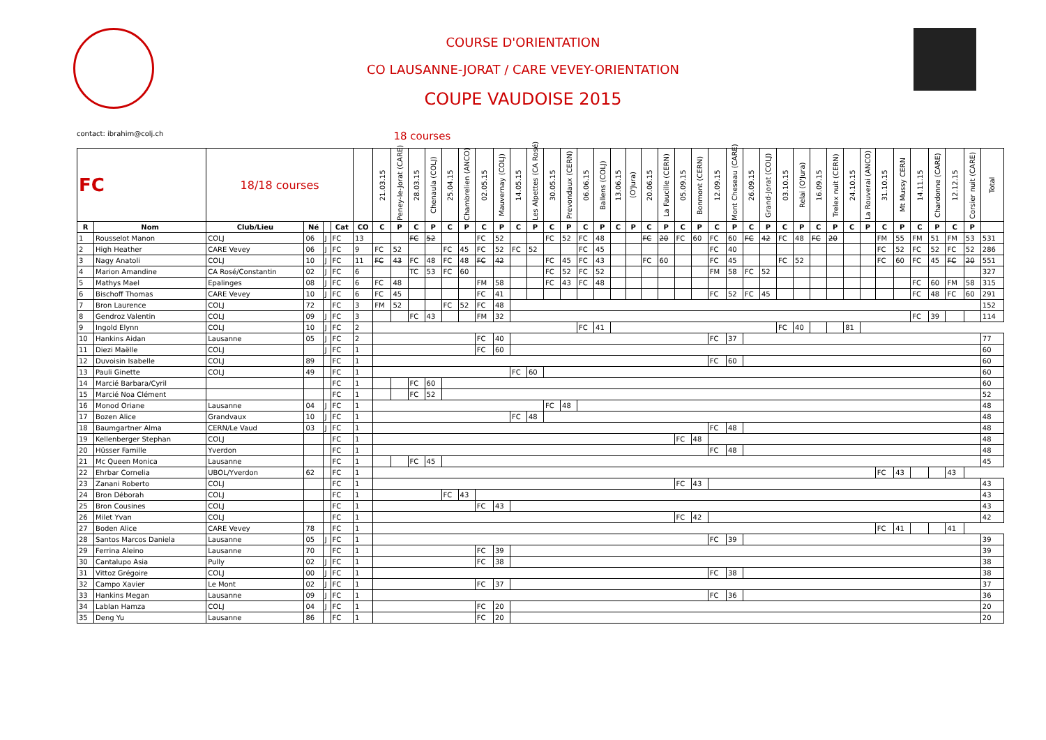COURSE D'ORIENTATION
CO LAUSANNE-JORAT / CARE VEVEY-ORIENTATION
COUPE VAUDOISE 2015
contact: ibrahim@colj.ch 18 courses
| FC | | 18/18 courses | | | | | 21.03.15 | Peney-le-Jorat (CARE) | 28.03.15 | Chenaula (COLJ) | 25.04.15 | Chambrelien (ANCO) | 02.05.15 | Mauvernay (COLJ) | 14.05.15 | Les Alpettes (CA Rosé) | 30.05.15 | Prevondaux (CERN) | 06.06.15 | Ballens (COLJ) | 13.06.15 | (O'Jura) | 20.06.15 | La Faucille (CERN) | 05.09.15 | Bonmont (CERN) | 12.09.15 | Mont Cheseau (CARE) | 26.09.15 | Grand-Jorat (COLJ) | 03.10.15 | Relai (O'Jura) | 16.09.15 | Trelex nuit (CERN) | 24.10.15 | La Rouverai (ANCO) | 31.10.15 | Mt Mussy CERN | 14.11.15 | Chardonne (CARE) | 12.12.15 | Corsier nuit (CARE) | Total |
| --- | --- | --- | --- | --- | --- | --- | --- | --- | --- | --- | --- | --- | --- | --- | --- | --- | --- | --- | --- | --- | --- | --- | --- | --- | --- | --- | --- | --- | --- | --- | --- | --- | --- | --- | --- | --- | --- | --- | --- | --- | --- | --- | --- |
| R | Nom | Club/Lieu | Né | | Cat | CO | C | P | C | P | C | P | C | P | C | P | C | P | C | P | C | P | C | P | C | P | C | P | C | P | C | P | C | P | C | P | C | P | C | P | C | P | |
| 1 | Rousselot Manon | COLJ | 06 | J | FC | 13 | | | FC | 52 | | | FC | 52 | | | FC | 52 | FC | 48 | | | FC | 20 | FC | 60 | FC | 60 | FC | 42 | FC | 48 | FC | 20 | | | FM | 55 | FM | 51 | FM | 53 | 531 |
| 2 | High Heather | CARE Vevey | 06 | J | FC | 9 | FC | 52 | | | FC | 45 | FC | 52 | FC | 52 | | | FC | 45 | | | | | | | FC | 40 | | | | | | | | | FC | 52 | FC | 52 | FC | 52 | 286 |
| 3 | Nagy Anatoli | COLJ | 10 | J | FC | 11 | FC | 43 | FC | 48 | FC | 48 | FC | 42 | | | FC | 45 | FC | 43 | | | FC | 60 | | | FC | 45 | | | FC | 52 | | | | | FC | 60 | FC | 45 | FC | 20 | 551 |
| 4 | Marion Amandine | CA Rosé/Constantin | 02 | J | FC | 6 | | | TC | 53 | FC | 60 | | | | | FC | 52 | FC | 52 | | | | | | | FM | 58 | FC | 52 | | | | | | | | | | | | | 327 |
| 5 | Mathys Mael | Epalinges | 08 | J | FC | 6 | FC | 48 | | | | | FM | 58 | | | FC | 43 | FC | 48 | | | | | | | | | | | | | | | | | | | FC | 60 | FM | 58 | 315 |
| 6 | Bischoff Thomas | CARE Vevey | 10 | J | FC | 6 | FC | 45 | | | | | FC | 41 | | | | | | | | | | | | | FC | 52 | FC | 45 | | | | | | | | | FC | 48 | FC | 60 | 291 |
| 7 | Bron Laurence | COLJ | 72 | | FC | 3 | FM | 52 | | | FC | 52 | FC | 48 | | | | | | | | | | | | | | | | | | | | | | | | | | | | | 152 |
| 8 | Gendroz Valentin | COLJ | 09 | J | FC | 3 | | | FC | 43 | | | FM | 32 | | | | | | | | | | | | | | | | | | | | | | | | | FC | 39 | | | 114 |
| 9 | Ingold Elynn | COLJ | 10 | J | FC | 2 | | | | | | | | | | | | | FC | 41 | | | | | | | | | | | FC | 40 | | | 81 | | | | | | | | |
| 10 | Hankins Aidan | Lausanne | 05 | J | FC | 2 | | | | | | | FC | 40 | | | | | | | | | | | | | FC | 37 | | | | | | | | | | | | | | | 77 |
| 11 | Diezi Maëlle | COLJ | | J | FC | 1 | | | | | | | FC | 60 | | | | | | | | | | | | | | | | | | | | | | | | | | | | | 60 |
| 12 | Duvoisin Isabelle | COLJ | 89 | | FC | 1 | | | | | | | | | | | | | | | | | | | | | FC | 60 | | | | | | | | | | | | | | | 60 |
| 13 | Pauli Ginette | COLJ | 49 | | FC | 1 | | | | | | | | | FC | 60 | | | | | | | | | | | | | | | | | | | | | | | | | | | 60 |
| 14 | Marcié Barbara/Cyril | | | | FC | 1 | | | FC | 60 | | | | | | | | | | | | | | | | | | | | | | | | | | | | | | | | | 60 |
| 15 | Marcié Noa Clément | | | | FC | 1 | | | FC | 52 | | | | | | | | | | | | | | | | | | | | | | | | | | | | | | | | | 52 |
| 16 | Monod Oriane | Lausanne | 04 | J | FC | 1 | | | | | | | | | | | FC | 48 | | | | | | | | | | | | | | | | | | | | | | | | | 48 |
| 17 | Bozen Alice | Grandvaux | 10 | J | FC | 1 | | | | | | | | | FC | 48 | | | | | | | | | | | | | | | | | | | | | | | | | | | 48 |
| 18 | Baumgartner Alma | CERN/Le Vaud | 03 | J | FC | 1 | | | | | | | | | | | | | | | | | | | | | FC | 48 | | | | | | | | | | | | | | | 48 |
| 19 | Kellenberger Stephan | COLJ | | | FC | 1 | | | | | | | | | | | | | | | | | | | FC | 48 | | | | | | | | | | | | | | | | | 48 |
| 20 | Hüsser Famille | Yverdon | | | FC | 1 | | | | | | | | | | | | | | | | | | | | | FC | 48 | | | | | | | | | | | | | | | 48 |
| 21 | Mc Queen Monica | Lausanne | | | FC | 1 | | | FC | 45 | | | | | | | | | | | | | | | | | | | | | | | | | | | | | | | | | 45 |
| 22 | Ehrbar Cornelia | UBOL/Yverdon | 62 | | FC | 1 | | | | | | | | | | | | | | | | | | | | | | | | | | | | | | | FC | 43 | | | 43 | | |
| 23 | Zanani Roberto | COLJ | | | FC | 1 | | | | | | | | | | | | | | | | | | | FC | 43 | | | | | | | | | | | | | | | | | 43 |
| 24 | Bron Déborah | COLJ | | | FC | 1 | | | | | FC | 43 | | | | | | | | | | | | | | | | | | | | | | | | | | | | | | | 43 |
| 25 | Bron Cousines | COLJ | | | FC | 1 | | | | | | | FC | 43 | | | | | | | | | | | | | | | | | | | | | | | | | | | | | 43 |
| 26 | Milet Yvan | COLJ | | | FC | 1 | | | | | | | | | | | | | | | | | | | FC | 42 | | | | | | | | | | | | | | | | | 42 |
| 27 | Boden Alice | CARE Vevey | 78 | | FC | 1 | | | | | | | | | | | | | | | | | | | | | | | | | | | | | | | FC | 41 | | | 41 | | |
| 28 | Santos Marcos Daniela | Lausanne | 05 | J | FC | 1 | | | | | | | | | | | | | | | | | | | | | FC | 39 | | | | | | | | | | | | | | | 39 |
| 29 | Ferrina Aleino | Lausanne | 70 | | FC | 1 | | | | | | | FC | 39 | | | | | | | | | | | | | | | | | | | | | | | | | | | | | 39 |
| 30 | Cantalupo Asia | Pully | 02 | J | FC | 1 | | | | | | | FC | 38 | | | | | | | | | | | | | | | | | | | | | | | | | | | | | 38 |
| 31 | Vittoz Grégoire | COLJ | 00 | J | FC | 1 | | | | | | | | | | | | | | | | | | | | | FC | 38 | | | | | | | | | | | | | | | 38 |
| 32 | Campo Xavier | Le Mont | 02 | J | FC | 1 | | | | | | | FC | 37 | | | | | | | | | | | | | | | | | | | | | | | | | | | | | 37 |
| 33 | Hankins Megan | Lausanne | 09 | J | FC | 1 | | | | | | | | | | | | | | | | | | | | | FC | 36 | | | | | | | | | | | | | | | 36 |
| 34 | Lablan Hamza | COLJ | 04 | J | FC | 1 | | | | | | | FC | 20 | | | | | | | | | | | | | | | | | | | | | | | | | | | | | 20 |
| 35 | Deng Yu | Lausanne | 86 | | FC | 1 | | | | | | | FC | 20 | | | | | | | | | | | | | | | | | | | | | | | | | | | | | 20 |